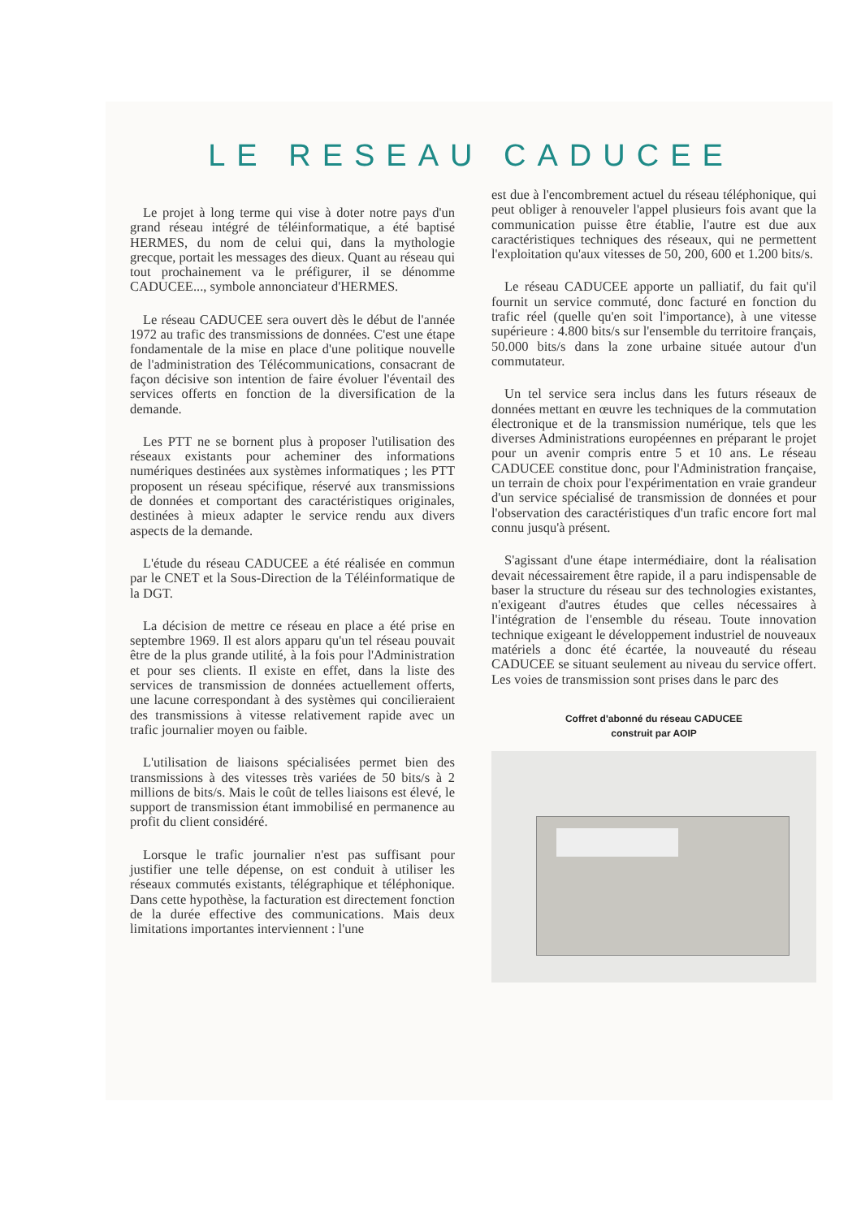LE RESEAU CADUCEE
Le projet à long terme qui vise à doter notre pays d'un grand réseau intégré de téléinformatique, a été baptisé HERMES, du nom de celui qui, dans la mythologie grecque, portait les messages des dieux. Quant au réseau qui tout prochainement va le préfigurer, il se dénomme CADUCEE..., symbole annonciateur d'HERMES.
Le réseau CADUCEE sera ouvert dès le début de l'année 1972 au trafic des transmissions de données. C'est une étape fondamentale de la mise en place d'une politique nouvelle de l'administration des Télécommunications, consacrant de façon décisive son intention de faire évoluer l'éventail des services offerts en fonction de la diversification de la demande.
Les PTT ne se bornent plus à proposer l'utilisation des réseaux existants pour acheminer des informations numériques destinées aux systèmes informatiques ; les PTT proposent un réseau spécifique, réservé aux transmissions de données et comportant des caractéristiques originales, destinées à mieux adapter le service rendu aux divers aspects de la demande.
L'étude du réseau CADUCEE a été réalisée en commun par le CNET et la Sous-Direction de la Téléinformatique de la DGT.
La décision de mettre ce réseau en place a été prise en septembre 1969. Il est alors apparu qu'un tel réseau pouvait être de la plus grande utilité, à la fois pour l'Administration et pour ses clients. Il existe en effet, dans la liste des services de transmission de données actuellement offerts, une lacune correspondant à des systèmes qui concilieraient des transmissions à vitesse relativement rapide avec un trafic journalier moyen ou faible.
L'utilisation de liaisons spécialisées permet bien des transmissions à des vitesses très variées de 50 bits/s à 2 millions de bits/s. Mais le coût de telles liaisons est élevé, le support de transmission étant immobilisé en permanence au profit du client considéré.
Lorsque le trafic journalier n'est pas suffisant pour justifier une telle dépense, on est conduit à utiliser les réseaux commutés existants, télégraphique et téléphonique. Dans cette hypothèse, la facturation est directement fonction de la durée effective des communications. Mais deux limitations importantes interviennent : l'une
est due à l'encombrement actuel du réseau téléphonique, qui peut obliger à renouveler l'appel plusieurs fois avant que la communication puisse être établie, l'autre est due aux caractéristiques techniques des réseaux, qui ne permettent l'exploitation qu'aux vitesses de 50, 200, 600 et 1.200 bits/s.
Le réseau CADUCEE apporte un palliatif, du fait qu'il fournit un service commuté, donc facturé en fonction du trafic réel (quelle qu'en soit l'importance), à une vitesse supérieure : 4.800 bits/s sur l'ensemble du territoire français, 50.000 bits/s dans la zone urbaine située autour d'un commutateur.
Un tel service sera inclus dans les futurs réseaux de données mettant en œuvre les techniques de la commutation électronique et de la transmission numérique, tels que les diverses Administrations européennes en préparant le projet pour un avenir compris entre 5 et 10 ans. Le réseau CADUCEE constitue donc, pour l'Administration française, un terrain de choix pour l'expérimentation en vraie grandeur d'un service spécialisé de transmission de données et pour l'observation des caractéristiques d'un trafic encore fort mal connu jusqu'à présent.
S'agissant d'une étape intermédiaire, dont la réalisation devait nécessairement être rapide, il a paru indispensable de baser la structure du réseau sur des technologies existantes, n'exigeant d'autres études que celles nécessaires à l'intégration de l'ensemble du réseau. Toute innovation technique exigeant le développement industriel de nouveaux matériels a donc été écartée, la nouveauté du réseau CADUCEE se situant seulement au niveau du service offert. Les voies de transmission sont prises dans le parc des
Coffret d'abonné du réseau CADUCEE
construit par AOIP